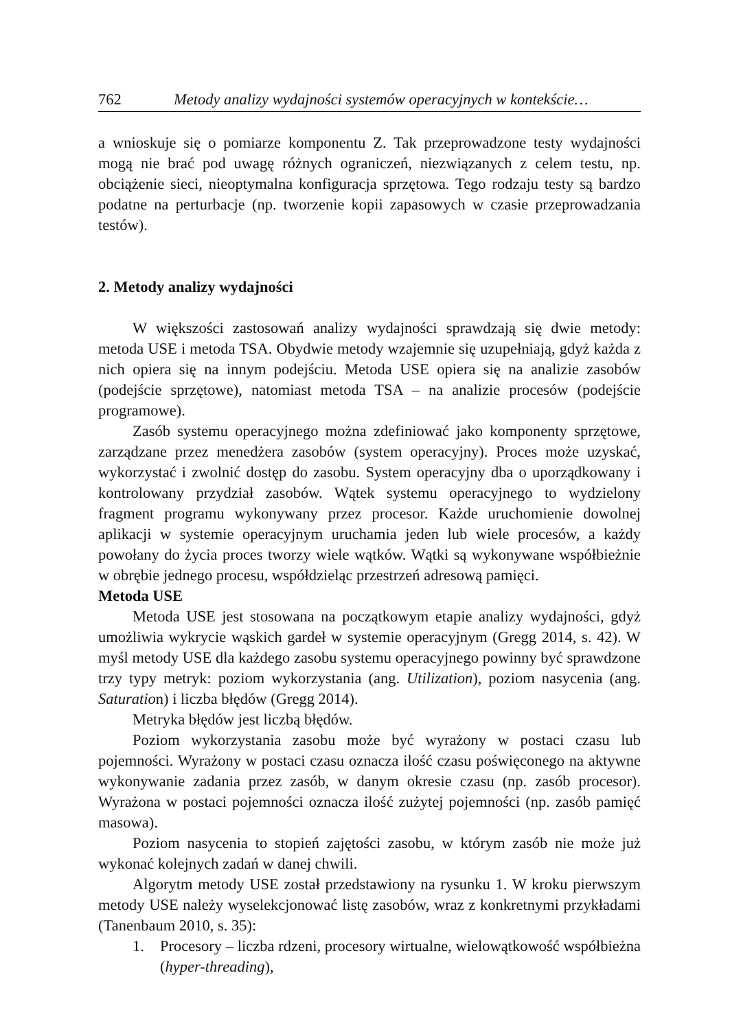762 Metody analizy wydajności systemów operacyjnych w kontekście…
a wnioskuje się o pomiarze komponentu Z. Tak przeprowadzone testy wydajności mogą nie brać pod uwagę różnych ograniczeń, niezwiązanych z celem testu, np. obciążenie sieci, nieoptymalna konfiguracja sprzętowa. Tego rodzaju testy są bardzo podatne na perturbacje (np. tworzenie kopii zapasowych w czasie przeprowadzania testów).
2. Metody analizy wydajności
W większości zastosowań analizy wydajności sprawdzają się dwie metody: metoda USE i metoda TSA. Obydwie metody wzajemnie się uzupełniają, gdyż każda z nich opiera się na innym podejściu. Metoda USE opiera się na analizie zasobów (podejście sprzętowe), natomiast metoda TSA – na analizie procesów (podejście programowe).
Zasób systemu operacyjnego można zdefiniować jako komponenty sprzętowe, zarządzane przez menedżera zasobów (system operacyjny). Proces może uzyskać, wykorzystać i zwolnić dostęp do zasobu. System operacyjny dba o uporządkowany i kontrolowany przydział zasobów. Wątek systemu operacyjnego to wydzielony fragment programu wykonywany przez procesor. Każde uruchomienie dowolnej aplikacji w systemie operacyjnym uruchamia jeden lub wiele procesów, a każdy powołany do życia proces tworzy wiele wątków. Wątki są wykonywane współbieżnie w obrębie jednego procesu, współdzieląc przestrzeń adresową pamięci.
Metoda USE
Metoda USE jest stosowana na początkowym etapie analizy wydajności, gdyż umożliwia wykrycie wąskich gardeł w systemie operacyjnym (Gregg 2014, s. 42). W myśl metody USE dla każdego zasobu systemu operacyjnego powinny być sprawdzone trzy typy metryk: poziom wykorzystania (ang. Utilization), poziom nasycenia (ang. Saturation) i liczba błędów (Gregg 2014).
Metryka błędów jest liczbą błędów.
Poziom wykorzystania zasobu może być wyrażony w postaci czasu lub pojemności. Wyrażony w postaci czasu oznacza ilość czasu poświęconego na aktywne wykonywanie zadania przez zasób, w danym okresie czasu (np. zasób procesor). Wyrażona w postaci pojemności oznacza ilość zużytej pojemności (np. zasób pamięć masowa).
Poziom nasycenia to stopień zajętości zasobu, w którym zasób nie może już wykonać kolejnych zadań w danej chwili.
Algorytm metody USE został przedstawiony na rysunku 1. W kroku pierwszym metody USE należy wyselekcjonować listę zasobów, wraz z konkretnymi przykładami (Tanenbaum 2010, s. 35):
1. Procesory – liczba rdzeni, procesory wirtualne, wielowątkowość współbieżna (hyper-threading),